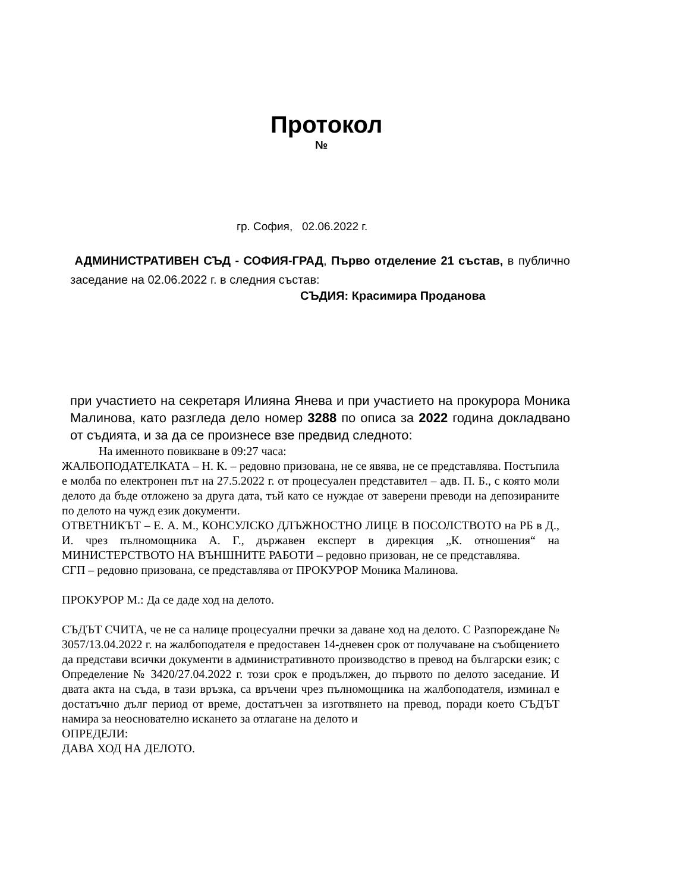Протокол
№
гр. София, 02.06.2022 г.
АДМИНИСТРАТИВЕН СЪД - СОФИЯ-ГРАД, Първо отделение 21 състав, в публично заседание на 02.06.2022 г. в следния състав:
СЪДИЯ: Красимира Проданова
при участието на секретаря Илияна Янева и при участието на прокурора Моника Малинова, като разгледа дело номер 3288 по описа за 2022 година докладвано от съдията, и за да се произнесе взе предвид следното:
На именното повикване в 09:27 часа:
ЖАЛБОПОДАТЕЛКАТА – Н. К. – редовно призована, не се явява, не се представлява. Постъпила е молба по електронен път на 27.5.2022 г. от процесуален представител – адв. П. Б., с която моли делото да бъде отложено за друга дата, тъй като се нуждае от заверени преводи на депозираните по делото на чужд език документи.
ОТВЕТНИКЪТ – Е. А. М., КОНСУЛСКО ДЛЪЖНОСТНО ЛИЦЕ В ПОСОЛСТВОТО на РБ в Д., И. чрез пълномощника А. Г., държавен експерт в дирекция „К. отношения“ на МИНИСТЕРСТВОТО НА ВЪНШНИТЕ РАБОТИ – редовно призован, не се представлява.
СГП – редовно призована, се представлява от ПРОКУРОР Моника Малинова.
ПРОКУРОР М.: Да се даде ход на делото.
СЪДЪТ СЧИТА, че не са налице процесуални пречки за даване ход на делото. С Разпореждане № 3057/13.04.2022 г. на жалбоподателя е предоставен 14-дневен срок от получаване на съобщението да представи всички документи в административното производство в превод на български език; с Определение № 3420/27.04.2022 г. този срок е продължен, до първото по делото заседание. И двата акта на съда, в тази връзка, са връчени чрез пълномощника на жалбоподателя, изминал е достатъчно дълг период от време, достатъчен за изготвянето на превод, поради което СЪДЪТ намира за неоснователно искането за отлагане на делото и
ОПРЕДЕЛИ:
ДАВА ХОД НА ДЕЛОТО.